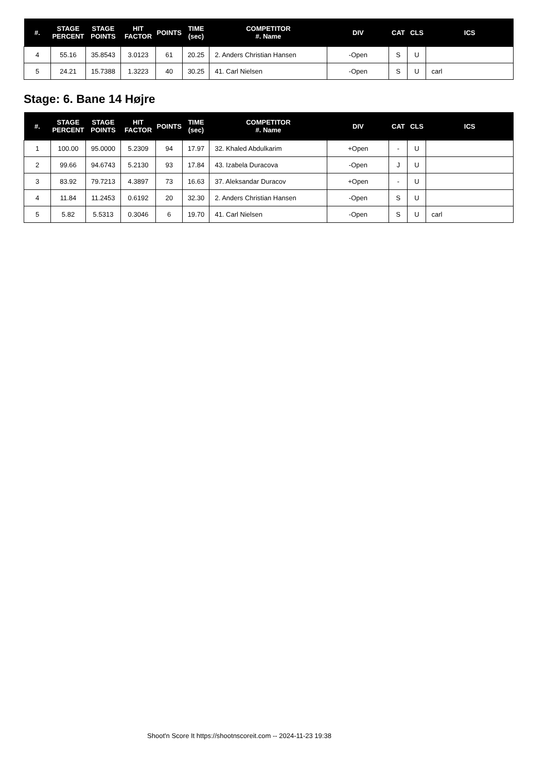| #. | STAGE PERCENT | STAGE POINTS | HIT FACTOR | POINTS | TIME (sec) | COMPETITOR #. Name | DIV | CAT | CLS | ICS |
| --- | --- | --- | --- | --- | --- | --- | --- | --- | --- | --- |
| 4 | 55.16 | 35.8543 | 3.0123 | 61 | 20.25 | 2. Anders Christian Hansen | -Open | S | U | |
| 5 | 24.21 | 15.7388 | 1.3223 | 40 | 30.25 | 41. Carl Nielsen | -Open | S | U | carl |
Stage: 6. Bane 14 Højre
| #. | STAGE PERCENT | STAGE POINTS | HIT FACTOR | POINTS | TIME (sec) | COMPETITOR #. Name | DIV | CAT | CLS | ICS |
| --- | --- | --- | --- | --- | --- | --- | --- | --- | --- | --- |
| 1 | 100.00 | 95.0000 | 5.2309 | 94 | 17.97 | 32. Khaled Abdulkarim | +Open | - | U | |
| 2 | 99.66 | 94.6743 | 5.2130 | 93 | 17.84 | 43. Izabela Duracova | -Open | J | U | |
| 3 | 83.92 | 79.7213 | 4.3897 | 73 | 16.63 | 37. Aleksandar Duracov | +Open | - | U | |
| 4 | 11.84 | 11.2453 | 0.6192 | 20 | 32.30 | 2. Anders Christian Hansen | -Open | S | U | |
| 5 | 5.82 | 5.5313 | 0.3046 | 6 | 19.70 | 41. Carl Nielsen | -Open | S | U | carl |
Shoot'n Score It https://shootnscoreit.com -- 2024-11-23 19:38